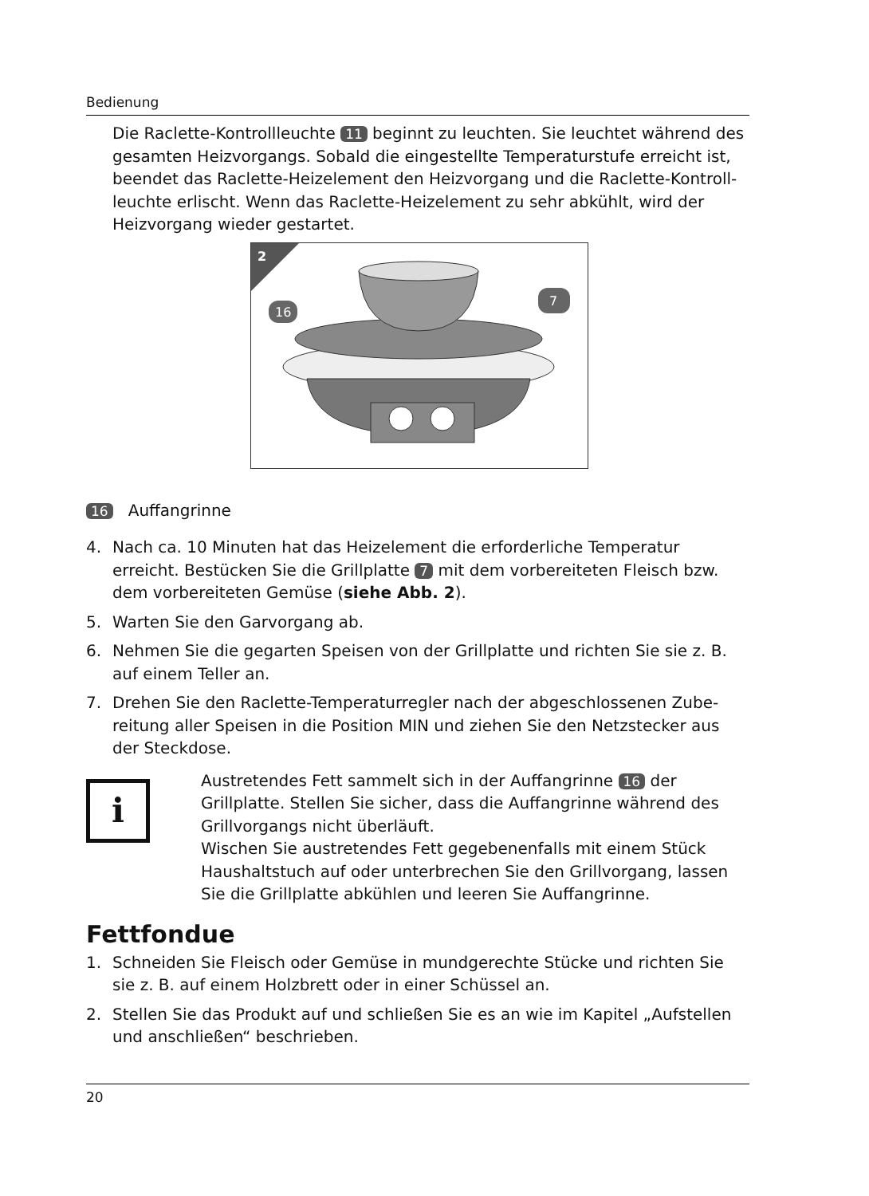Bedienung
Die Raclette-Kontrollleuchte 11 beginnt zu leuchten. Sie leuchtet während des gesamten Heizvorgangs. Sobald die eingestellte Temperaturstufe erreicht ist, beendet das Raclette-Heizelement den Heizvorgang und die Raclette-Kontroll­leuchte erlischt. Wenn das Raclette-Heizelement zu sehr abkühlt, wird der Heiz­vorgang wieder gestartet.
2
16
7
16 Auffangrinne
4. Nach ca. 10 Minuten hat das Heizelement die erforderliche Temperatur erreicht. Bestücken Sie die Grillplatte 7 mit dem vorbereiteten Fleisch bzw. dem vorbe­reiteten Gemüse (siehe Abb. 2).
5. Warten Sie den Garvorgang ab.
6. Nehmen Sie die gegarten Speisen von der Grillplatte und richten Sie sie z. B. auf einem Teller an.
7. Drehen Sie den Raclette-Temperaturregler nach der abgeschlossenen Zube­reitung aller Speisen in die Position MIN und ziehen Sie den Netzstecker aus der Steckdose.
i
Austretendes Fett sammelt sich in der Auffangrinne 16 der Grillplatte. Stellen Sie sicher, dass die Auffangrinne während des Grillvorgangs nicht überläuft.
Wischen Sie austretendes Fett gegebenenfalls mit einem Stück Haus­haltstuch auf oder unterbrechen Sie den Grillvorgang, lassen Sie die Grillplatte abkühlen und leeren Sie Auffangrinne.
Fettfondue
1. Schneiden Sie Fleisch oder Gemüse in mundgerechte Stücke und richten Sie sie z. B. auf einem Holzbrett oder in einer Schüssel an.
2. Stellen Sie das Produkt auf und schließen Sie es an wie im Kapitel „Aufstellen und anschließen“ beschrieben.
20